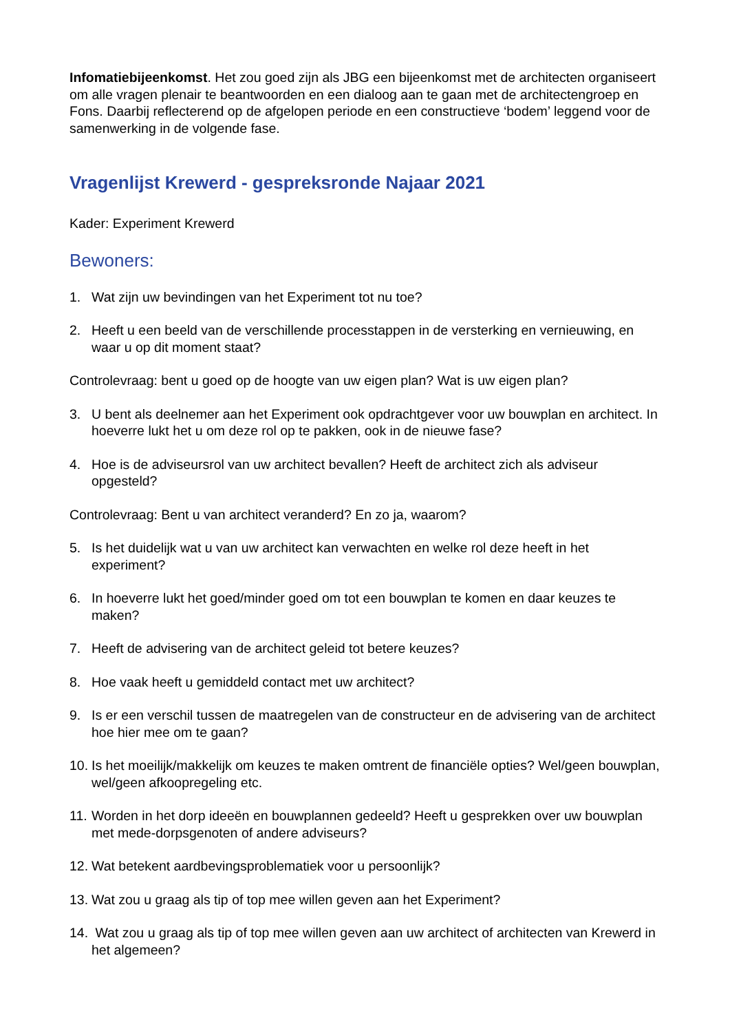Infomatiebijeenkomst. Het zou goed zijn als JBG een bijeenkomst met de architecten organiseert om alle vragen plenair te beantwoorden en een dialoog aan te gaan met de architectengroep en Fons. Daarbij reflecterend op de afgelopen periode en een constructieve ‘bodem’ leggend voor de samenwerking in de volgende fase.
Vragenlijst Krewerd - gespreksronde Najaar 2021
Kader: Experiment Krewerd
Bewoners:
1. Wat zijn uw bevindingen van het Experiment tot nu toe?
2. Heeft u een beeld van de verschillende processtappen in de versterking en vernieuwing, en waar u op dit moment staat?
Controlevraag: bent u goed op de hoogte van uw eigen plan? Wat is uw eigen plan?
3. U bent als deelnemer aan het Experiment ook opdrachtgever voor uw bouwplan en architect. In hoeverre lukt het u om deze rol op te pakken, ook in de nieuwe fase?
4. Hoe is de adviseursrol van uw architect bevallen? Heeft de architect zich als adviseur opgesteld?
Controlevraag: Bent u van architect veranderd? En zo ja, waarom?
5. Is het duidelijk wat u van uw architect kan verwachten en welke rol deze heeft in het experiment?
6. In hoeverre lukt het goed/minder goed om tot een bouwplan te komen en daar keuzes te maken?
7. Heeft de advisering van de architect geleid tot betere keuzes?
8. Hoe vaak heeft u gemiddeld contact met uw architect?
9. Is er een verschil tussen de maatregelen van de constructeur en de advisering van de architect hoe hier mee om te gaan?
10. Is het moeilijk/makkelijk om keuzes te maken omtrent de financiële opties? Wel/geen bouwplan, wel/geen afkoopregeling etc.
11. Worden in het dorp ideeën en bouwplannen gedeeld? Heeft u gesprekken over uw bouwplan met mede-dorpsgenoten of andere adviseurs?
12. Wat betekent aardbevingsproblematiek voor u persoonlijk?
13. Wat zou u graag als tip of top mee willen geven aan het Experiment?
14. Wat zou u graag als tip of top mee willen geven aan uw architect of architecten van Krewerd in het algemeen?